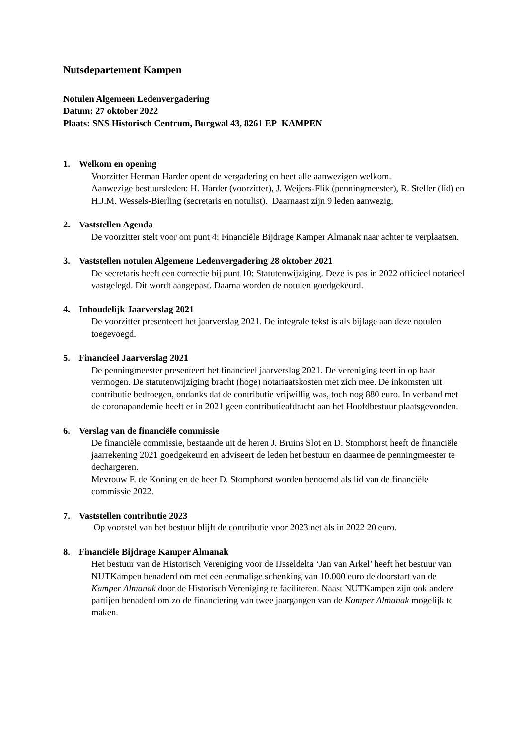Nutsdepartement Kampen
Notulen Algemeen Ledenvergadering
Datum: 27 oktober 2022
Plaats: SNS Historisch Centrum, Burgwal 43, 8261 EP KAMPEN
1. Welkom en opening
Voorzitter Herman Harder opent de vergadering en heet alle aanwezigen welkom.
Aanwezige bestuursleden: H. Harder (voorzitter), J. Weijers-Flik (penningmeester), R. Steller (lid) en H.J.M. Wessels-Bierling (secretaris en notulist). Daarnaast zijn 9 leden aanwezig.
2. Vaststellen Agenda
De voorzitter stelt voor om punt 4: Financiële Bijdrage Kamper Almanak naar achter te verplaatsen.
3. Vaststellen notulen Algemene Ledenvergadering 28 oktober 2021
De secretaris heeft een correctie bij punt 10: Statutenwijziging. Deze is pas in 2022 officieel notarieel vastgelegd. Dit wordt aangepast. Daarna worden de notulen goedgekeurd.
4. Inhoudelijk Jaarverslag 2021
De voorzitter presenteert het jaarverslag 2021. De integrale tekst is als bijlage aan deze notulen toegevoegd.
5. Financieel Jaarverslag 2021
De penningmeester presenteert het financieel jaarverslag 2021. De vereniging teert in op haar vermogen. De statutenwijziging bracht (hoge) notariaatskosten met zich mee. De inkomsten uit contributie bedroegen, ondanks dat de contributie vrijwillig was, toch nog 880 euro. In verband met de coronapandemie heeft er in 2021 geen contributieafdracht aan het Hoofdbestuur plaatsgevonden.
6. Verslag van de financiële commissie
De financiële commissie, bestaande uit de heren J. Bruins Slot en D. Stomphorst heeft de financiële jaarrekening 2021 goedgekeurd en adviseert de leden het bestuur en daarmee de penningmeester te dechargeren.
Mevrouw F. de Koning en de heer D. Stomphorst worden benoemd als lid van de financiële commissie 2022.
7. Vaststellen contributie 2023
Op voorstel van het bestuur blijft de contributie voor 2023 net als in 2022 20 euro.
8. Financiële Bijdrage Kamper Almanak
Het bestuur van de Historisch Vereniging voor de IJsseldelta ‘Jan van Arkel’ heeft het bestuur van NUTKampen benaderd om met een eenmalige schenking van 10.000 euro de doorstart van de Kamper Almanak door de Historisch Vereniging te faciliteren. Naast NUTKampen zijn ook andere partijen benaderd om zo de financiering van twee jaargangen van de Kamper Almanak mogelijk te maken.